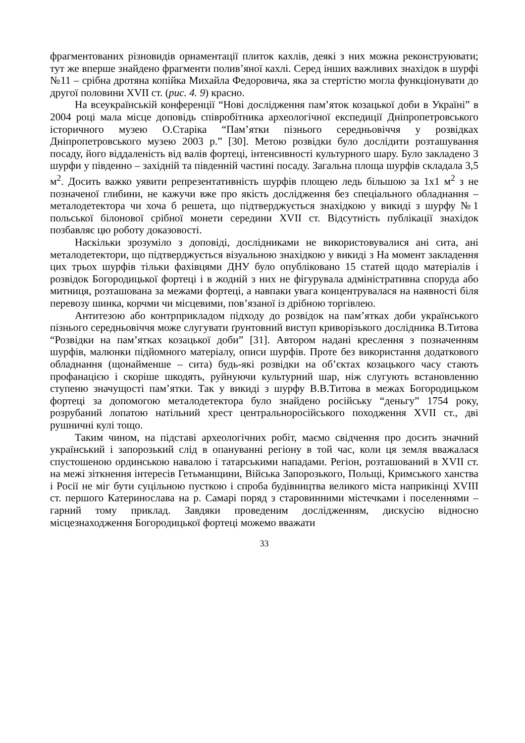фрагментованих різновидів орнаментації плиток кахлів, деякі з них можна реконструювати; тут же вперше знайдено фрагменти полив’яної кахлі. Серед інших важливих знахідок в шурфі №11 – срібна дротяна копійка Михайла Федоровича, яка за стертістю могла функціонувати до другої половини XVII ст. (рис. 4. 9) красно.
На всеукраїнській конференції “Нові дослідження пам’яток козацької доби в Україні” в 2004 році мала місце доповідь співробітника археологічної експедиції Дніпропетровського історичного музею О.Старіка “Пам’ятки пізнього середньовіччя у розвідках Дніпропетровського музею 2003 р.” [30]. Метою розвідки було дослідити розташування посаду, його віддаленість від валів фортеці, інтенсивності культурного шару. Було закладено 3 шурфи у південно – західній та південній частині посаду. Загальна площа шурфів складала 3,5 м<sup>2</sup>. Досить важко уявити репрезентативність шурфів площею ледь більшою за 1х1 м<sup>2</sup> з не позначеної глибини, не кажучи вже про якість дослідження без спеціального обладнання – металодетектора чи хоча б решета, що підтверджується знахідкою у викиді з шурфу №1 польської білонової срібної монети середини XVII ст. Відсутність публікації знахідок позбавляє цю роботу доказовості.
Наскільки зрозуміло з доповіді, дослідниками не використовувалися ані сита, ані металодетектори, що підтверджується візуальною знахідкою у викиді з На момент закладення цих трьох шурфів тільки фахівцями ДНУ було опубліковано 15 статей щодо матеріалів і розвідок Богородицької фортеці і в жодній з них не фігурувала адміністративна споруда або митниця, розташована за межами фортеці, а навпаки увага концентрувалася на наявності біля перевозу шинка, корчми чи місцевими, пов’язаної із дрібною торгівлею.
Антитезою або контрприкладом підходу до розвідок на пам’ятках доби українського пізнього середньовіччя може слугувати ґрунтовний виступ криворізького дослідника В.Титова “Розвідки на пам’ятках козацької доби” [31]. Автором надані креслення з позначенням шурфів, малюнки підйомного матеріалу, описи шурфів. Проте без використання додаткового обладнання (щонайменше – сита) будь-які розвідки на об’єктах козацького часу стають профанацією і скоріше шкодять, руйнуючи культурний шар, ніж слугують встановленню ступеню значущості пам’ятки. Так у викиді з шурфу В.В.Титова в межах Богородицьком фортеці за допомогою металодетектора було знайдено російську “деньгу” 1754 року, розрубаний лопатою натільний хрест центральноросійського походження XVII ст., дві рушничні кулі тощо.
Таким чином, на підставі археологічних робіт, маємо свідчення про досить значний український і запорозький слід в опануванні регіону в той час, коли ця земля вважалася спустошеною ординською навалою і татарськими нападами. Регіон, розташований в XVII ст. на межі зіткнення інтересів Гетьманщини, Війська Запорозького, Польщі, Кримського ханства і Росії не міг бути суцільною пусткою і спроба будівництва великого міста наприкінці XVIII ст. першого Катеринослава на р. Самарі поряд з старовинними містечками і поселеннями – гарний тому приклад. Завдяки проведеним дослідженням, дискусію відносно місцезнаходження Богородицької фортеці можемо вважати
33